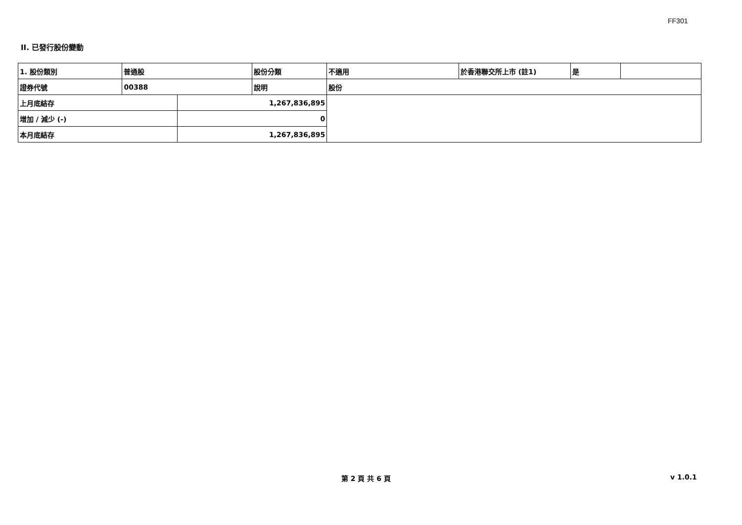FF301
II. 已發行股份變動
| 1. 股份類別 | 普通股 | | 股份分類 | 不適用 | 於香港聯交所上市 (註1) | 是 | |
| 證券代號 | 00388 | | 說明 | 股份 | | | |
| 上月底結存 | | 1,267,836,895 | | | | | |
| 增加 / 減少 (-) | | 0 | | | | | |
| 本月底結存 | | 1,267,836,895 | | | | | |
第 2 頁 共 6 頁 v 1.0.1